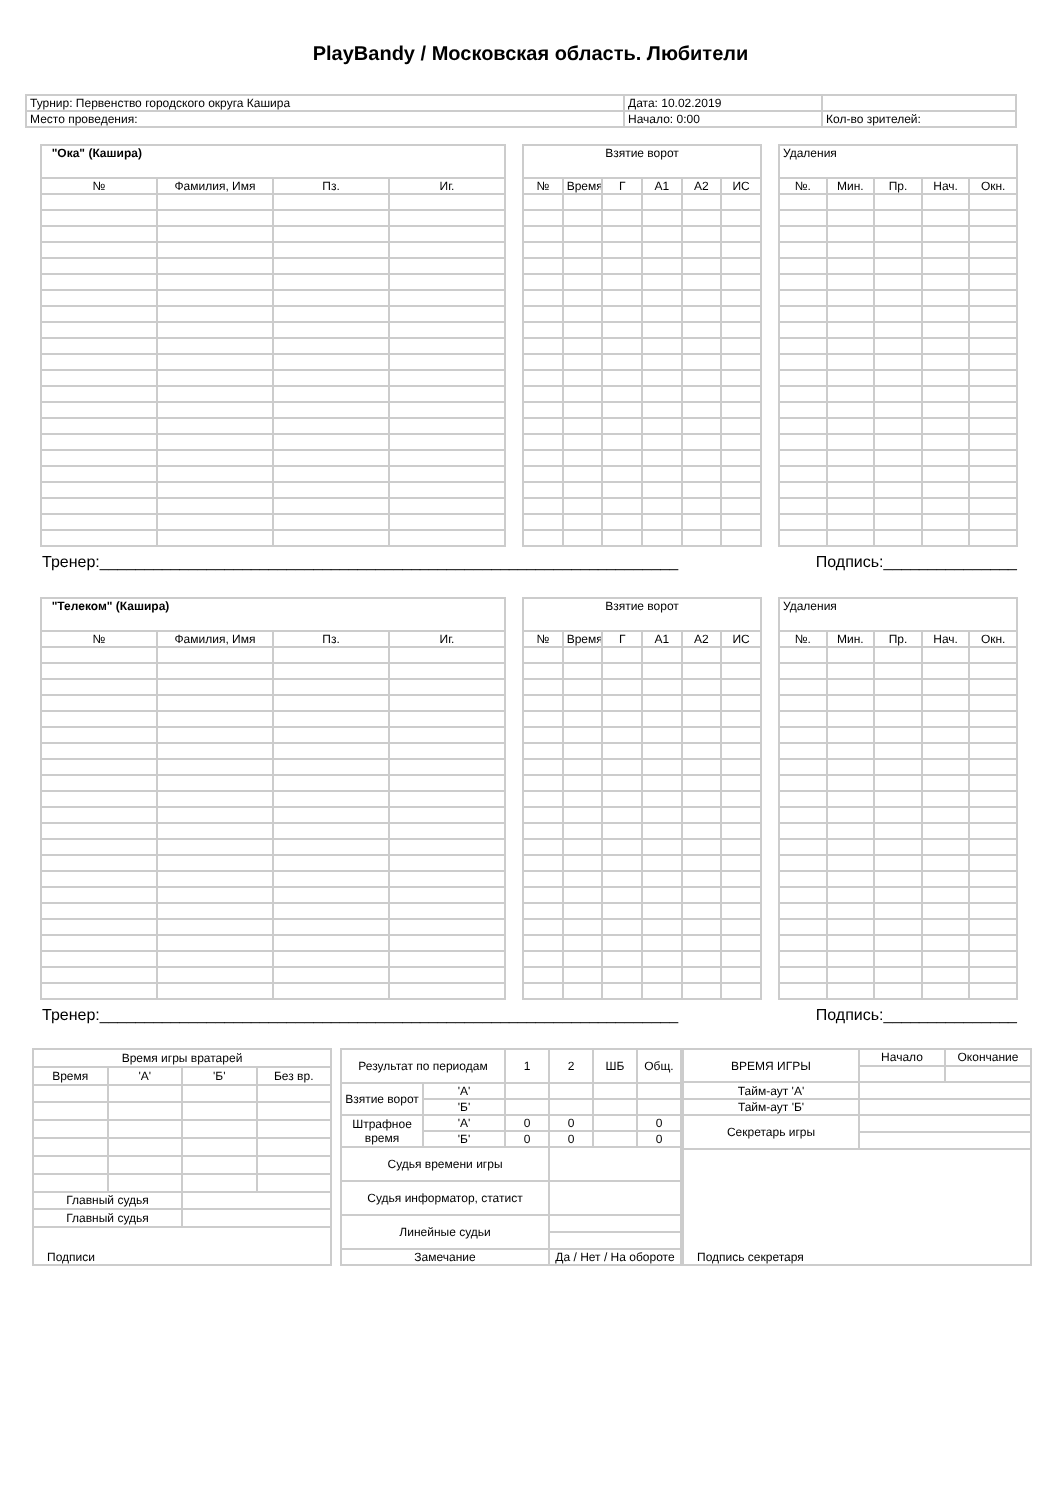PlayBandy / Московская область. Любители
| Турнир: Первенство городского округа Кашира | Дата: 10.02.2019 | |
| Место проведения: | Начало: 0:00 | Кол-во зрителей: |
| "Ока" (Кашира) | | | |
| № | Фамилия, Имя | Пз. | Иг. |
| Взятие ворот | | | | | |
| № | Время | Г | А1 | А2 | ИС |
| Удаления | | | | |
| №. | Мин. | Пр. | Нач. | Окн. |
Тренер:_________________________________________________________________ Подпись:_______________
| "Телеком" (Кашира) | | | |
| № | Фамилия, Имя | Пз. | Иг. |
| Взятие ворот | | | | | |
| № | Время | Г | А1 | А2 | ИС |
| Удаления | | | | |
| №. | Мин. | Пр. | Нач. | Окн. |
Тренер:_________________________________________________________________ Подпись:_______________
| Время игры вратарей | | | |
| Время | 'А' | 'Б' | Без вр. |
| Главный судья | | | |
| Главный судья | | | |
| Подписи | | | |
| Результат по периодам | | 1 | 2 | ШБ | Общ. |
| Взятие ворот | 'А' | | | | |
| | 'Б' | | | | |
| Штрафное время | 'А' | 0 | 0 | | 0 |
| | 'Б' | 0 | 0 | | 0 |
| Судья времени игры | | | | | |
| Судья информатор, статист | | | | | |
| Линейные судьи | | | | | |
| Замечание | | | Да / Нет / На обороте | | |
| ВРЕМЯ ИГРЫ | Начало | Окончание |
| Тайм-аут 'А' | | |
| Тайм-аут 'Б' | | |
| Секретарь игры | | |
| Подпись секретаря | | |